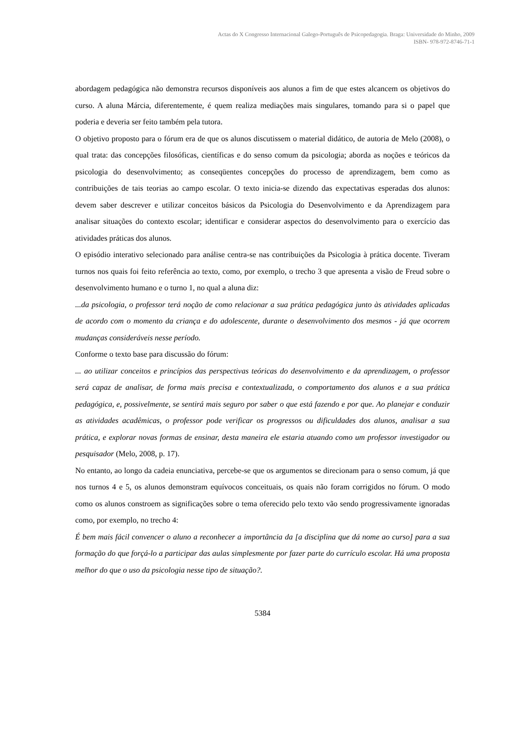Actas do X Congresso Internacional Galego-Português de Psicopedagogia. Braga: Universidade do Minho, 2009
ISBN- 978-972-8746-71-1
abordagem pedagógica não demonstra recursos disponíveis aos alunos a fim de que estes alcancem os objetivos do curso. A aluna Márcia, diferentemente, é quem realiza mediações mais singulares, tomando para si o papel que poderia e deveria ser feito também pela tutora.
O objetivo proposto para o fórum era de que os alunos discutissem o material didático, de autoria de Melo (2008), o qual trata: das concepções filosóficas, científicas e do senso comum da psicologia; aborda as noções e teóricos da psicologia do desenvolvimento; as conseqüentes concepções do processo de aprendizagem, bem como as contribuições de tais teorias ao campo escolar. O texto inicia-se dizendo das expectativas esperadas dos alunos: devem saber descrever e utilizar conceitos básicos da Psicologia do Desenvolvimento e da Aprendizagem para analisar situações do contexto escolar; identificar e considerar aspectos do desenvolvimento para o exercício das atividades práticas dos alunos.
O episódio interativo selecionado para análise centra-se nas contribuições da Psicologia à prática docente. Tiveram turnos nos quais foi feito referência ao texto, como, por exemplo, o trecho 3 que apresenta a visão de Freud sobre o desenvolvimento humano e o turno 1, no qual a aluna diz:
...da psicologia, o professor terá noção de como relacionar a sua prática pedagógica junto às atividades aplicadas de acordo com o momento da criança e do adolescente, durante o desenvolvimento dos mesmos - já que ocorrem mudanças consideráveis nesse período.
Conforme o texto base para discussão do fórum:
... ao utilizar conceitos e princípios das perspectivas teóricas do desenvolvimento e da aprendizagem, o professor será capaz de analisar, de forma mais precisa e contextualizada, o comportamento dos alunos e a sua prática pedagógica, e, possivelmente, se sentirá mais seguro por saber o que está fazendo e por que. Ao planejar e conduzir as atividades acadêmicas, o professor pode verificar os progressos ou dificuldades dos alunos, analisar a sua prática, e explorar novas formas de ensinar, desta maneira ele estaria atuando como um professor investigador ou pesquisador (Melo, 2008, p. 17).
No entanto, ao longo da cadeia enunciativa, percebe-se que os argumentos se direcionam para o senso comum, já que nos turnos 4 e 5, os alunos demonstram equívocos conceituais, os quais não foram corrigidos no fórum. O modo como os alunos constroem as significações sobre o tema oferecido pelo texto vão sendo progressivamente ignoradas como, por exemplo, no trecho 4:
É bem mais fácil convencer o aluno a reconhecer a importância da [a disciplina que dá nome ao curso] para a sua formação do que forçá-lo a participar das aulas simplesmente por fazer parte do currículo escolar. Há uma proposta melhor do que o uso da psicologia nesse tipo de situação?.
5384